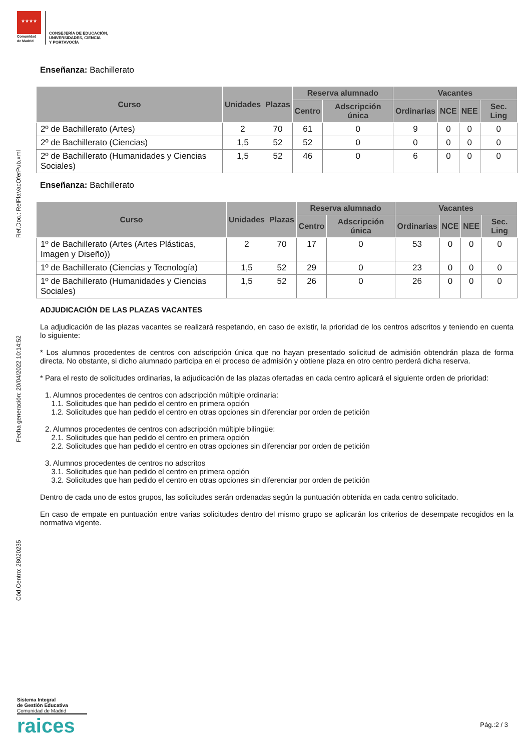★★★★
Comunidad
de Madrid
CONSEJERÍA DE EDUCACIÓN,
UNIVERSIDADES, CIENCIA
Y PORTAVOCÍA
Cód.Centro: 28020235 Fecha generación: 20/04/2022 10:14:52 Ref.Doc.: RelPlaVacOferPub.xml
Enseñanza: Bachillerato
| Curso | Unidades | Plazas | Reserva alumnado | | Vacantes | | | |
| --- | --- | --- | --- | --- | --- | --- | --- | --- |
| | | | Centro | Adscripción única | Ordinarias | NCE | NEE | Sec. Ling |
| 2º de Bachillerato (Artes) | 2 | 70 | 61 | 0 | 9 | 0 | 0 | 0 |
| 2º de Bachillerato (Ciencias) | 1,5 | 52 | 52 | 0 | 0 | 0 | 0 | 0 |
| 2º de Bachillerato (Humanidades y Ciencias Sociales) | 1,5 | 52 | 46 | 0 | 6 | 0 | 0 | 0 |
Enseñanza: Bachillerato
| Curso | Unidades | Plazas | Reserva alumnado | | Vacantes | | | |
| --- | --- | --- | --- | --- | --- | --- | --- | --- |
| | | | Centro | Adscripción única | Ordinarias | NCE | NEE | Sec. Ling |
| 1º de Bachillerato (Artes (Artes Plásticas, Imagen y Diseño)) | 2 | 70 | 17 | 0 | 53 | 0 | 0 | 0 |
| 1º de Bachillerato (Ciencias y Tecnología) | 1,5 | 52 | 29 | 0 | 23 | 0 | 0 | 0 |
| 1º de Bachillerato (Humanidades y Ciencias Sociales) | 1,5 | 52 | 26 | 0 | 26 | 0 | 0 | 0 |
ADJUDICACIÓN DE LAS PLAZAS VACANTES
La adjudicación de las plazas vacantes se realizará respetando, en caso de existir, la prioridad de los centros adscritos y teniendo en cuenta lo siguiente:
* Los alumnos procedentes de centros con adscripción única que no hayan presentado solicitud de admisión obtendrán plaza de forma directa. No obstante, si dicho alumnado participa en el proceso de admisión y obtiene plaza en otro centro perderá dicha reserva.
* Para el resto de solicitudes ordinarias, la adjudicación de las plazas ofertadas en cada centro aplicará el siguiente orden de prioridad:
1. Alumnos procedentes de centros con adscripción múltiple ordinaria:
1.1. Solicitudes que han pedido el centro en primera opción
1.2. Solicitudes que han pedido el centro en otras opciones sin diferenciar por orden de petición
2. Alumnos procedentes de centros con adscripción múltiple bilingüe:
2.1. Solicitudes que han pedido el centro en primera opción
2.2. Solicitudes que han pedido el centro en otras opciones sin diferenciar por orden de petición
3. Alumnos procedentes de centros no adscritos
3.1. Solicitudes que han pedido el centro en primera opción
3.2. Solicitudes que han pedido el centro en otras opciones sin diferenciar por orden de petición
Dentro de cada uno de estos grupos, las solicitudes serán ordenadas según la puntuación obtenida en cada centro solicitado.
En caso de empate en puntuación entre varias solicitudes dentro del mismo grupo se aplicarán los criterios de desempate recogidos en la normativa vigente.
Sistema Integral
de Gestión Educativa
Comunidad de Madrid
raices
Pág.:2 / 3